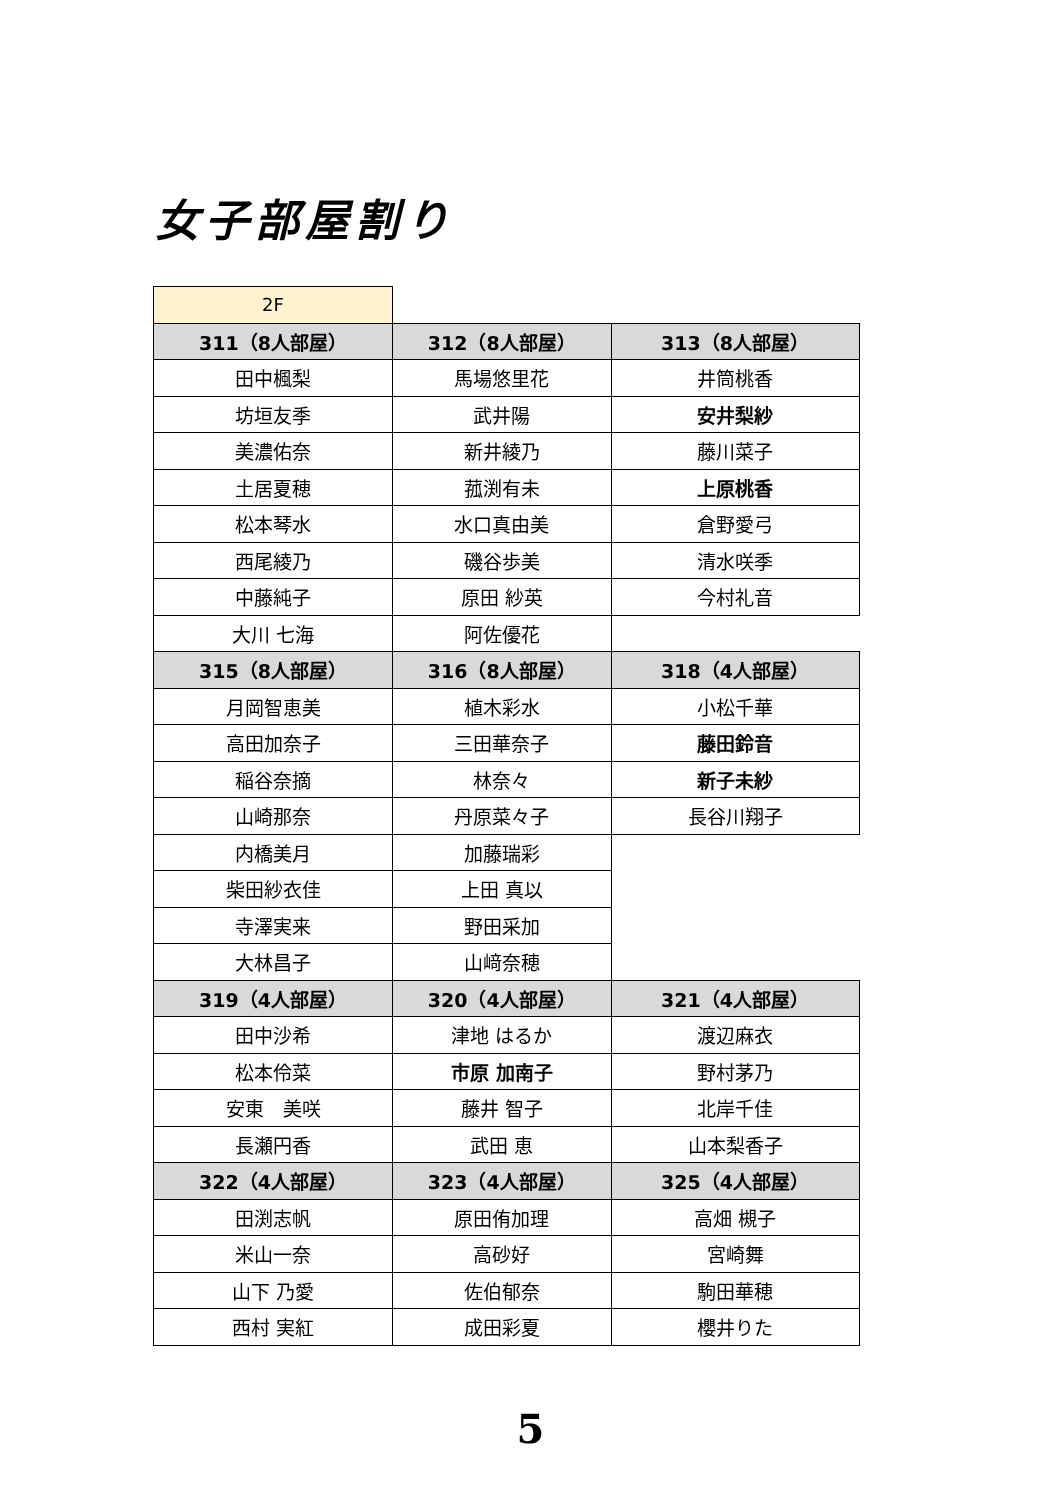女子部屋割り
| 2F | | |
| 311（8人部屋） | 312（8人部屋） | 313（8人部屋） |
| 田中楓梨 | 馬場悠里花 | 井筒桃香 |
| 坊垣友季 | 武井陽 | 安井梨紗 |
| 美濃佑奈 | 新井綾乃 | 藤川菜子 |
| 土居夏穂 | 菰渕有未 | 上原桃香 |
| 松本琴水 | 水口真由美 | 倉野愛弓 |
| 西尾綾乃 | 磯谷歩美 | 清水咲季 |
| 中藤純子 | 原田 紗英 | 今村礼音 |
| 大川 七海 | 阿佐優花 | |
| 315（8人部屋） | 316（8人部屋） | 318（4人部屋） |
| 月岡智恵美 | 植木彩水 | 小松千華 |
| 高田加奈子 | 三田華奈子 | 藤田鈴音 |
| 稲谷奈摘 | 林奈々 | 新子未紗 |
| 山崎那奈 | 丹原菜々子 | 長谷川翔子 |
| 内橋美月 | 加藤瑞彩 | |
| 柴田紗衣佳 | 上田 真以 | |
| 寺澤実来 | 野田采加 | |
| 大林昌子 | 山﨑奈穂 | |
| 319（4人部屋） | 320（4人部屋） | 321（4人部屋） |
| 田中沙希 | 津地 はるか | 渡辺麻衣 |
| 松本伶菜 | 市原 加南子 | 野村茅乃 |
| 安東 美咲 | 藤井 智子 | 北岸千佳 |
| 長瀬円香 | 武田 恵 | 山本梨香子 |
| 322（4人部屋） | 323（4人部屋） | 325（4人部屋） |
| 田渕志帆 | 原田侑加理 | 高畑 槻子 |
| 米山一奈 | 高砂好 | 宮崎舞 |
| 山下 乃愛 | 佐伯郁奈 | 駒田華穂 |
| 西村 実紅 | 成田彩夏 | 櫻井りた |
5